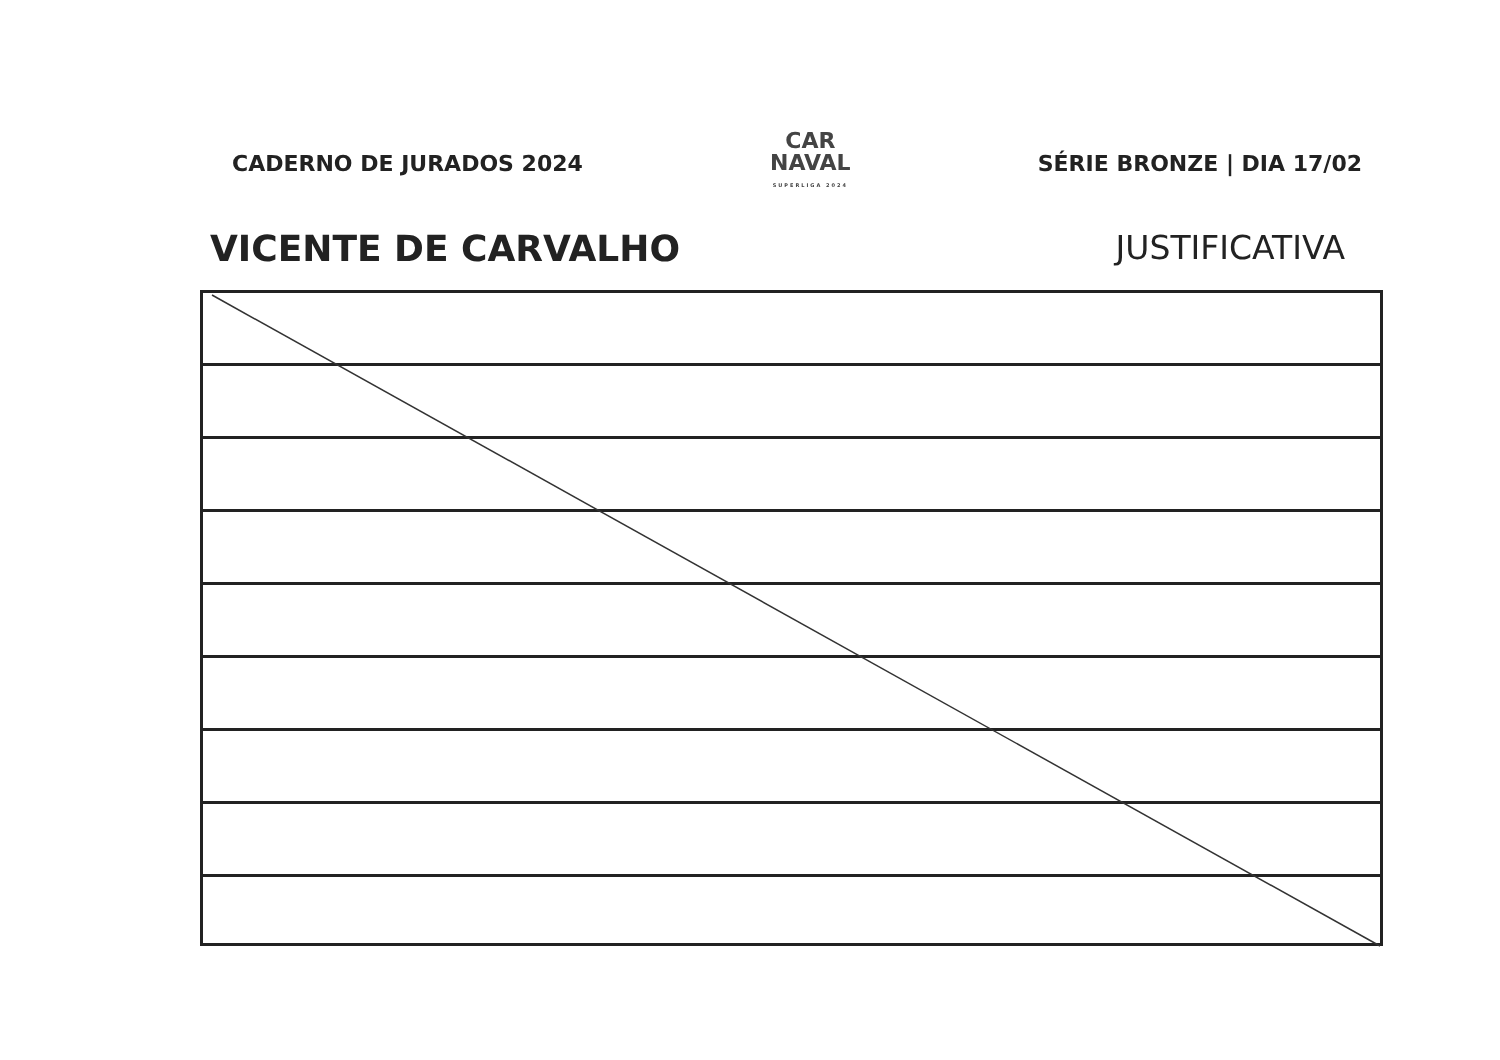CADERNO DE JURADOS 2024
CAR
NAVAL
SUPERLIGA 2024
SÉRIE BRONZE | DIA 17/02
VICENTE DE CARVALHO JUSTIFICATIVA